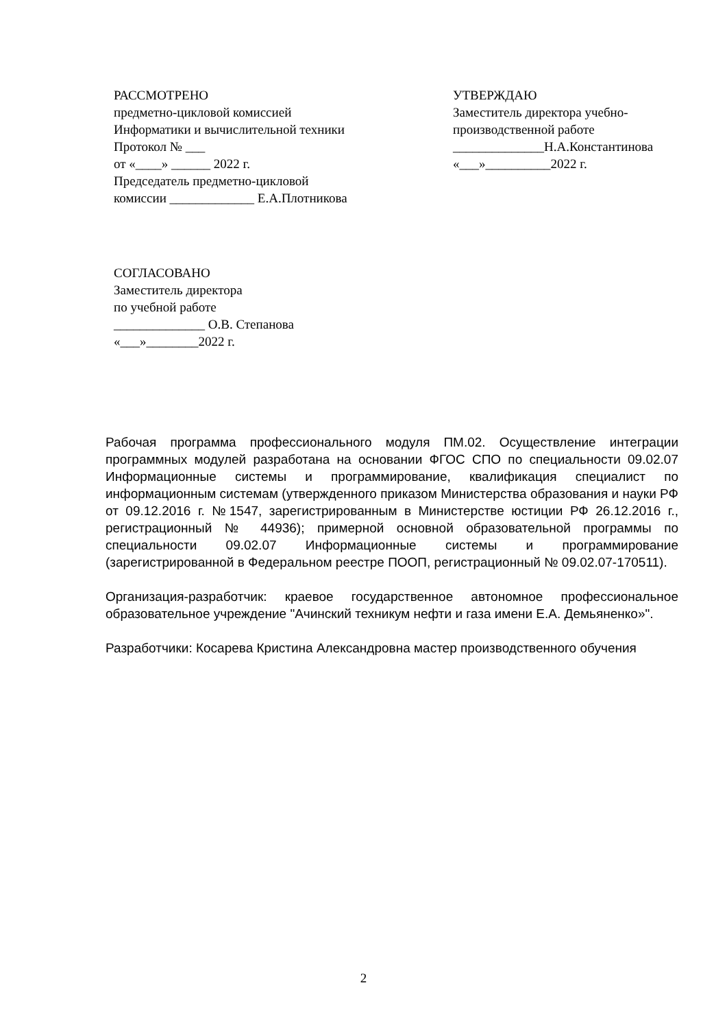РАССМОТРЕНО
предметно-цикловой комиссией
Информатики и вычислительной техники
Протокол № ___
от «____» ______ 2022 г.
Председатель предметно-цикловой
комиссии _____________ Е.А.Плотникова
УТВЕРЖДАЮ
Заместитель директора учебно-
производственной работе
______________Н.А.Константинова
«___»__________2022 г.
СОГЛАСОВАНО
Заместитель директора
по учебной работе
______________ О.В. Степанова
«___»________2022 г.
Рабочая программа профессионального модуля ПМ.02. Осуществление интеграции программных модулей разработана на основании ФГОС СПО по специальности 09.02.07 Информационные системы и программирование, квалификация специалист по информационным системам (утвержденного приказом Министерства образования и науки РФ от 09.12.2016 г. №1547, зарегистрированным в Министерстве юстиции РФ 26.12.2016 г., регистрационный № 44936); примерной основной образовательной программы по специальности 09.02.07 Информационные системы и программирование (зарегистрированной в Федеральном реестре ПООП, регистрационный № 09.02.07-170511).
Организация-разработчик: краевое государственное автономное профессиональное образовательное учреждение "Ачинский техникум нефти и газа имени Е.А. Демьяненко»".
Разработчики: Косарева Кристина Александровна мастер производственного обучения
2